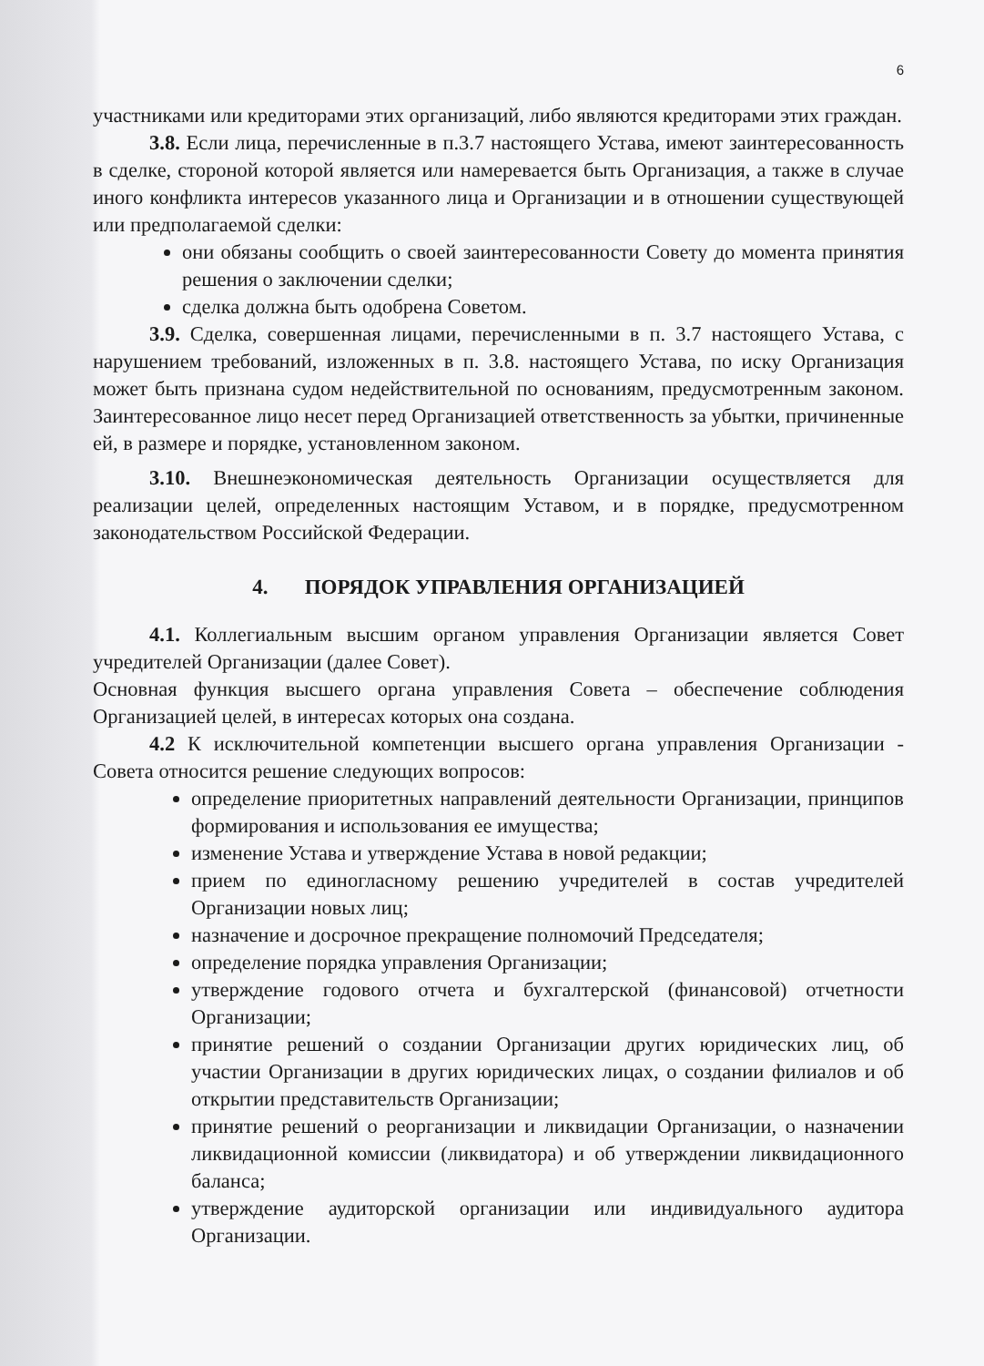6
участниками или кредиторами этих организаций, либо являются кредиторами этих граждан.
3.8. Если лица, перечисленные в п.3.7 настоящего Устава, имеют заинтересованность в сделке, стороной которой является или намеревается быть Организация, а также в случае иного конфликта интересов указанного лица и Организации и в отношении существующей или предполагаемой сделки:
они обязаны сообщить о своей заинтересованности Совету до момента принятия решения о заключении сделки;
сделка должна быть одобрена Советом.
3.9. Сделка, совершенная лицами, перечисленными в п. 3.7 настоящего Устава, с нарушением требований, изложенных в п. 3.8. настоящего Устава, по иску Организация может быть признана судом недействительной по основаниям, предусмотренным законом. Заинтересованное лицо несет перед Организацией ответственность за убытки, причиненные ей, в размере и порядке, установленном законом.
3.10. Внешнеэкономическая деятельность Организации осуществляется для реализации целей, определенных настоящим Уставом, и в порядке, предусмотренном законодательством Российской Федерации.
4. ПОРЯДОК УПРАВЛЕНИЯ ОРГАНИЗАЦИЕЙ
4.1. Коллегиальным высшим органом управления Организации является Совет учредителей Организации (далее Совет).
Основная функция высшего органа управления Совета – обеспечение соблюдения Организацией целей, в интересах которых она создана.
4.2 К исключительной компетенции высшего органа управления Организации - Совета относится решение следующих вопросов:
определение приоритетных направлений деятельности Организации, принципов формирования и использования ее имущества;
изменение Устава и утверждение Устава в новой редакции;
прием по единогласному решению учредителей в состав учредителей Организации новых лиц;
назначение и досрочное прекращение полномочий Председателя;
определение порядка управления Организации;
утверждение годового отчета и бухгалтерской (финансовой) отчетности Организации;
принятие решений о создании Организации других юридических лиц, об участии Организации в других юридических лицах, о создании филиалов и об открытии представительств Организации;
принятие решений о реорганизации и ликвидации Организации, о назначении ликвидационной комиссии (ликвидатора) и об утверждении ликвидационного баланса;
утверждение аудиторской организации или индивидуального аудитора Организации.